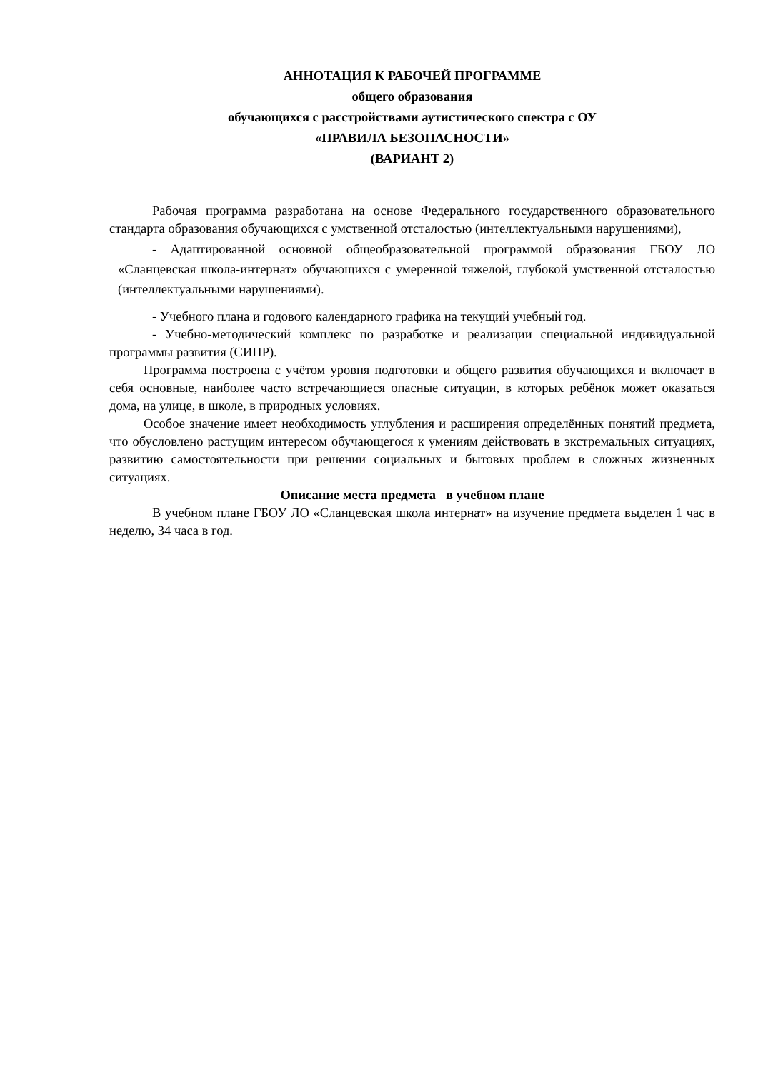АННОТАЦИЯ К РАБОЧЕЙ ПРОГРАММЕ
общего образования
обучающихся с расстройствами аутистического спектра с ОУ
«ПРАВИЛА БЕЗОПАСНОСТИ»
(ВАРИАНТ 2)
Рабочая программа разработана на основе Федерального государственного образовательного стандарта образования обучающихся с умственной отсталостью (интеллектуальными нарушениями),
- Адаптированной основной общеобразовательной программой образования ГБОУ ЛО «Сланцевская школа-интернат» обучающихся с умеренной тяжелой, глубокой умственной отсталостью (интеллектуальными нарушениями).
- Учебного плана и годового календарного графика на текущий учебный год.
- Учебно-методический комплекс по разработке и реализации специальной индивидуальной программы развития (СИПР).
Программа построена с учётом уровня подготовки и общего развития обучающихся и включает в себя основные, наиболее часто встречающиеся опасные ситуации, в которых ребёнок может оказаться дома, на улице, в школе, в природных условиях.
Особое значение имеет необходимость углубления и расширения определённых понятий предмета, что обусловлено растущим интересом обучающегося к умениям действовать в экстремальных ситуациях, развитию самостоятельности при решении социальных и бытовых проблем в сложных жизненных ситуациях.
Описание места предмета в учебном плане
В учебном плане ГБОУ ЛО «Сланцевская школа интернат» на изучение предмета выделен 1 час в неделю, 34 часа в год.